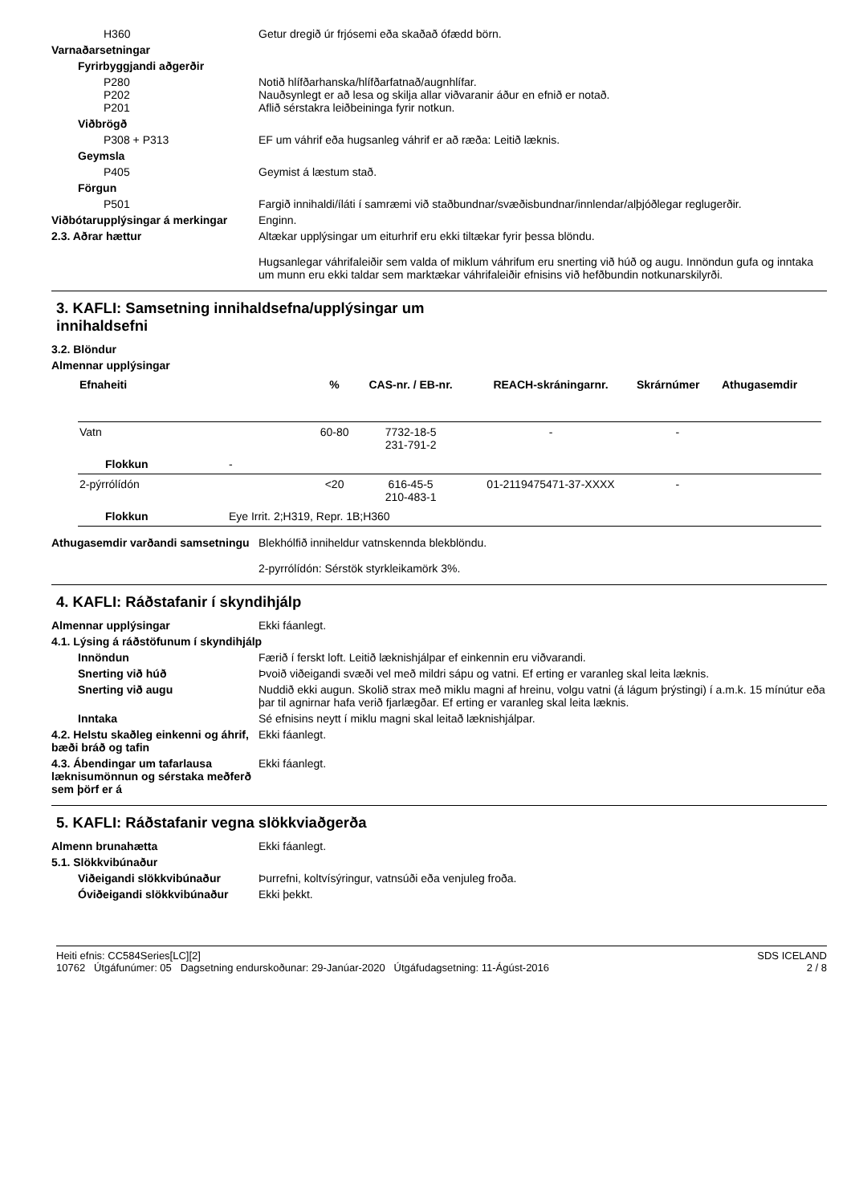H360 Getur dregið úr frjósemi eða skaðað ófædd börn.
Varnaðarsetningar
Fyrirbyggjandi aðgerðir
P280
P202
P201
Notið hlífðarhanska/hlífðarfatnað/augnhlífar.
Nauðsynlegt er að lesa og skilja allar viðvaranir áður en efnið er notað.
Aflið sérstakra leiðbeininga fyrir notkun.
Viðbrögð
P308 + P313 EF um váhrif eða hugsanleg váhrif er að ræða: Leitið læknis.
Geymsla
P405 Geymist á læstum stað.
Förgun
P501 Fargið innihaldi/íláti í samræmi við staðbundnar/svæðisbundnar/innlendar/alþjóðlegar reglugerðir.
Viðbótarupplýsingar á merkingar
Enginn.
2.3. Aðrar hættur Altækar upplýsingar um eiturhrif eru ekki tiltækar fyrir þessa blöndu.
Hugsanlegar váhrifaleiðir sem valda of miklum váhrifum eru snerting við húð og augu. Innöndun gufa og inntaka um munn eru ekki taldar sem marktækar váhrifaleiðir efnisins við hefðbundin notkunarskilyrði.
3. KAFLI: Samsetning innihaldsefna/upplýsingar um
innihaldsefni
3.2. Blöndur
Almennar upplýsingar
| Efnaheiti | % | CAS-nr. / EB-nr. | REACH-skráningarnr. | Skrárnúmer | Athugasemdir |
| --- | --- | --- | --- | --- | --- |
| Vatn | 60-80 | 7732-18-5 231-791-2 | - | - | |
| Flokkun - | | | | | |
| 2-pýrrólídón | <20 | 616-45-5 210-483-1 | 01-2119475471-37-XXXX | - | |
| Flokkun Eye Irrit. 2;H319, Repr. 1B;H360 | | | | | |
Athugasemdir varðandi samsetningu
Blekhólfið inniheldur vatnskennda blekblöndu.
2-pyrrólídón: Sérstök styrkleikamörk 3%.
4. KAFLI: Ráðstafanir í skyndihjálp
Almennar upplýsingar Ekki fáanlegt.
4.1. Lýsing á ráðstöfunum í skyndihjálp
Innöndun Færið í ferskt loft. Leitið læknishjálpar ef einkennin eru viðvarandi.
Snerting við húð Þvoið viðeigandi svæði vel með mildri sápu og vatni. Ef erting er varanleg skal leita læknis.
Snerting við augu Nuddið ekki augun. Skolið strax með miklu magni af hreinu, volgu vatni (á lágum þrýstingi) í a.m.k. 15 mínútur eða þar til agnirnar hafa verið fjarlægðar. Ef erting er varanleg skal leita læknis.
Inntaka Sé efnisins neytt í miklu magni skal leitað læknishjálpar.
4.2. Helstu skaðleg einkenni og áhrif, bæði bráð og tafin
Ekki fáanlegt.
4.3. Ábendingar um tafarlausa læknisumönnun og sérstaka meðferð sem þörf er á
Ekki fáanlegt.
5. KAFLI: Ráðstafanir vegna slökkviaðgerða
Almenn brunahætta Ekki fáanlegt.
5.1. Slökkvibúnaður
Viðeigandi slökkvibúnaður Þurrefni, koltvísýringur, vatnsúði eða venjuleg froða.
Óviðeigandi slökkvibúnaður Ekki þekkt.
Heiti efnis: CC584Series[LC][2]
10762 Útgáfunúmer: 05 Dagsetning endurskoðunar: 29-Janúar-2020 Útgáfudagsetning: 11-Ágúst-2016
SDS ICELAND
2 / 8